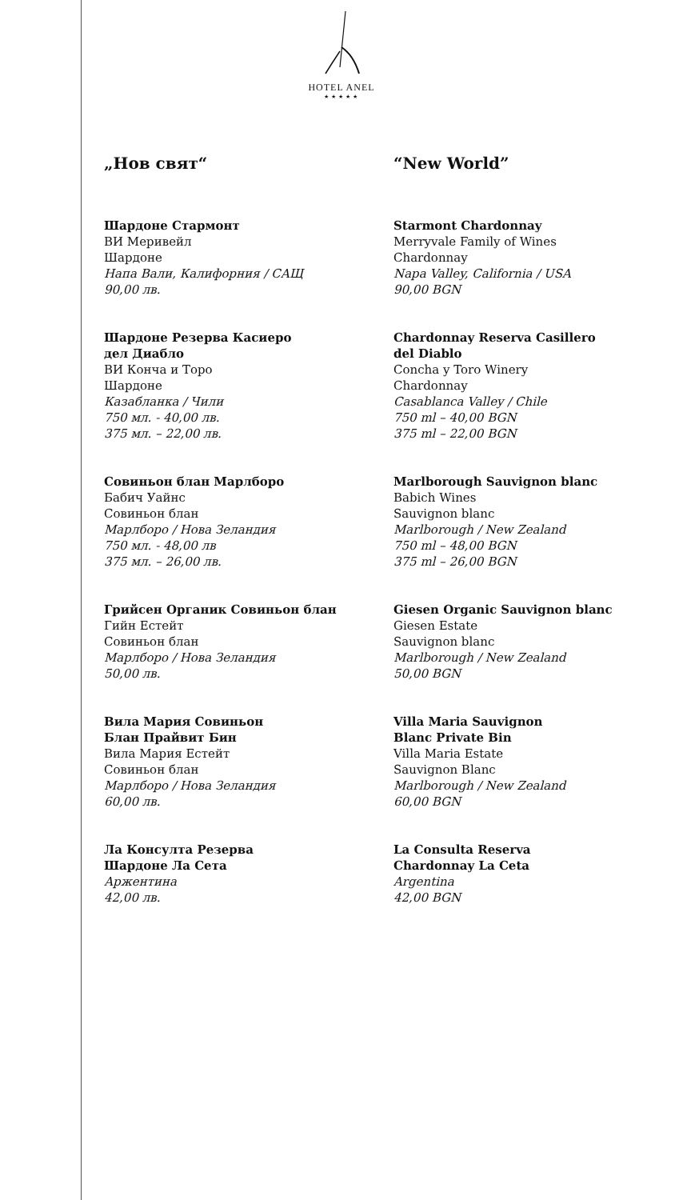HOTEL ANEL
★★★★★
„Нов свят“
Шардоне Стармонт
ВИ Меривейл
Шардоне
Напа Вали, Калифорния / САЩ
90,00 лв.
Шардоне Резерва Касиеро
дел Диабло
ВИ Конча и Торо
Шардоне
Казабланка / Чили
750 мл. - 40,00 лв.
375 мл. – 22,00 лв.
Совиньон блан Марлборо
Бабич Уайнс
Совиньон блан
Марлборо / Нова Зеландия
750 мл. - 48,00 лв
375 мл. – 26,00 лв.
Грийсен Органик Совиньон блан
Гийн Естейт
Совиньон блан
Марлборо / Нова Зеландия
50,00 лв.
Вила Мария Совиньон
Блан Прайвит Бин
Вила Мария Естейт
Совиньон блан
Марлборо / Нова Зеландия
60,00 лв.
Ла Консулта Резерва
Шардоне Ла Сета
Аржентина
42,00 лв.
“New World”
Starmont Chardonnay
Merryvale Family of Wines
Chardonnay
Napa Valley, California / USA
90,00 BGN
Chardonnay Reserva Casillero
del Diablo
Concha y Toro Winery
Chardonnay
Casablanca Valley / Chile
750 ml – 40,00 BGN
375 ml – 22,00 BGN
Marlborough Sauvignon blanc
Babich Wines
Sauvignon blanc
Marlborough / New Zealand
750 ml – 48,00 BGN
375 ml – 26,00 BGN
Giesen Organic Sauvignon blanc
Giesen Estate
Sauvignon blanc
Marlborough / New Zealand
50,00 BGN
Villa Maria Sauvignon
Blanc Private Bin
Villa Maria Estate
Sauvignon Blanc
Marlborough / New Zealand
60,00 BGN
La Consulta Reserva
Chardonnay La Ceta
Argentina
42,00 BGN